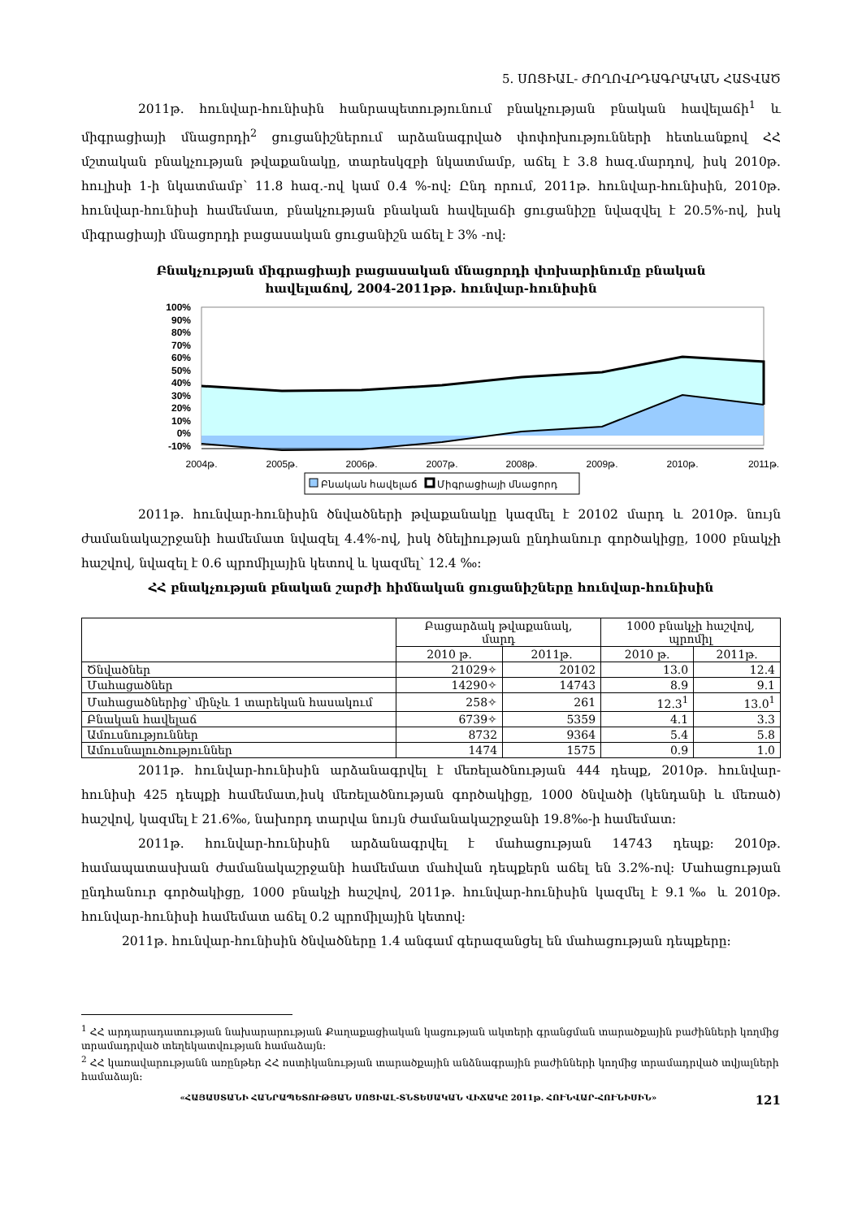5. ՍՈՑԻԱԼ- ԺՈՂՈՎՐԴԱԳՐԱԿԱՆ ՀԱՏՎԱԾ
2011թ. հունվար-հունիսին հանրապետությունում բնակչության բնական հավելաճի<sup>1</sup> և միգրացիայի մնացորդի<sup>2</sup> ցուցանիշներում արձանագրված փոփոխությունների հետևանքով ՀՀ մշտական բնակչության թվաքանակը, տարեսկզբի նկատմամբ, աճել է 3.8 հազ.մարդով, իսկ 2010թ. հուլիսի 1-ի նկատմամբ՝ 11.8 հազ.-ով կամ 0.4 %-ով: Ընդ որում, 2011թ. հունվար-հունիսին, 2010թ. հունվար-հունիսի համեմատ, բնակչության բնական հավելաճի ցուցանիշը նվազվել է 20.5%-ով, իսկ միգրացիայի մնացորդի բացասական ցուցանիշն աճել է 3% -ով:
Բնակչության միգրացիայի բացասական մնացորդի փոխարինումը բնական
հավելաճով, 2004-2011թթ. հունվար-հունիսին
100%
90%
80%
70%
60%
50%
40%
30%
20%
10%
0%
-10%
2004թ.
2005թ.
2006թ.
2007թ.
2008թ.
2009թ.
2010թ.
2011թ.
Բնական հավելաճ
Միգրացիայի մնացորդ
2011թ. հունվար-հունիսին ծնվածների թվաքանակը կազմել է 20102 մարդ և 2010թ. նույն ժամանակաշրջանի համեմատ նվազել 4.4%-ով, իսկ ծնելիության ընդհանուր գործակիցը, 1000 բնակչի հաշվով, նվազել է 0.6 պրոմիլային կետով և կազմել՝ 12.4 ‰:
ՀՀ բնակչության բնական շարժի հիմնական ցուցանիշները հունվար-հունիսին
| | Բացարձակ թվաքանակ, մարդ | | 1000 բնակչի հաշվով, պրոմիլ | |
| --- | --- | --- | --- | --- |
| | 2010 թ. | 2011թ. | 2010 թ. | 2011թ. |
| Ծնվածներ | 21029✧ | 20102 | 13.0 | 12.4 |
| Մահացածներ | 14290✧ | 14743 | 8.9 | 9.1 |
| Մահացածներից՝ մինչև 1 տարեկան հասակում | 258✧ | 261 | 12.3<sup>1</sup> | 13.0<sup>1</sup> |
| Բնական հավելաճ | 6739✧ | 5359 | 4.1 | 3.3 |
| Ամուսնություններ | 8732 | 9364 | 5.4 | 5.8 |
| Ամուսնալուծություններ | 1474 | 1575 | 0.9 | 1.0 |
2011թ. հունվար-հունիսին արձանագրվել է մեռելածնության 444 դեպք, 2010թ. հունվար-հունիսի 425 դեպքի համեմատ,իսկ մեռելածնության գործակիցը, 1000 ծնվածի (կենդանի և մեռած) հաշվով, կազմել է 21.6‰, նախորդ տարվա նույն ժամանակաշրջանի 19.8‰-ի համեմատ:
2011թ. հունվար-հունիսին արձանագրվել է մահացության 14743 դեպք: 2010թ. համապատասխան ժամանակաշրջանի համեմատ մահվան դեպքերն աճել են 3.2%-ով: Մահացության ընդհանուր գործակիցը, 1000 բնակչի հաշվով, 2011թ. հունվար-հունիսին կազմել է 9.1‰ և 2010թ. հունվար-հունիսի համեմատ աճել 0.2 պրոմիլային կետով:
2011թ. հունվար-հունիսին ծնվածները 1.4 անգամ գերազանցել են մահացության դեպքերը:
<sup>1</sup> ՀՀ արդարադատության նախարարության Քաղաքացիական կացության ակտերի գրանցման տարածքային բաժինների կողմից տրամադրված տեղեկատվության համաձայն:
<sup>2</sup> ՀՀ կառավարությանն առընթեր ՀՀ ոստիկանության տարածքային անձնագրային բաժինների կողմից տրամադրված տվյալների համաձայն:
«ՀԱՅԱՍՏԱՆԻ ՀԱՆՐԱՊԵՏՈՒԹՅԱՆ ՍՈՑԻԱԼ-ՏՆՏԵՍԱԿԱՆ ՎԻՃԱԿԸ 2011թ. ՀՈՒՆՎԱՐ-ՀՈՒՆԻՍԻՆ» 121